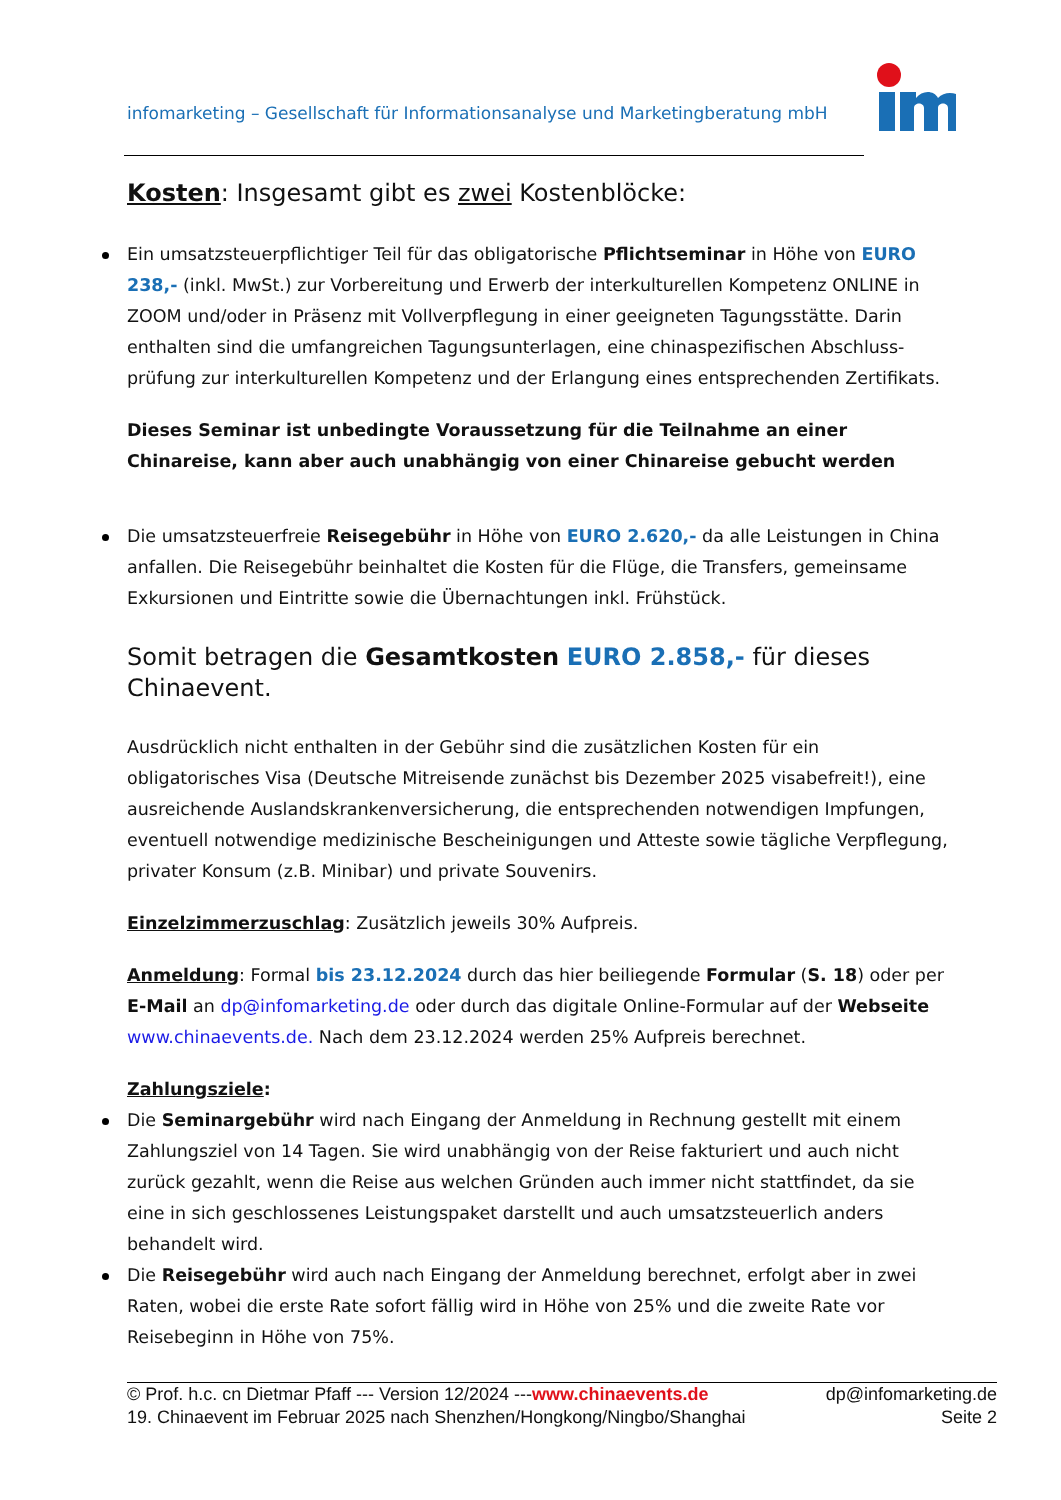infomarketing – Gesellschaft für Informationsanalyse und Marketingberatung mbH
Kosten: Insgesamt gibt es zwei Kostenblöcke:
Ein umsatzsteuerpflichtiger Teil für das obligatorische Pflichtseminar in Höhe von EURO 238,- (inkl. MwSt.) zur Vorbereitung und Erwerb der interkulturellen Kompetenz ONLINE in ZOOM und/oder in Präsenz mit Vollverpflegung in einer geeigneten Tagungsstätte. Darin enthalten sind die umfangreichen Tagungsunterlagen, eine chinaspezifischen Abschluss-prüfung zur interkulturellen Kompetenz und der Erlangung eines entsprechenden Zertifikats.
Dieses Seminar ist unbedingte Voraussetzung für die Teilnahme an einer Chinareise, kann aber auch unabhängig von einer Chinareise gebucht werden
Die umsatzsteuerfreie Reisegebühr in Höhe von EURO 2.620,- da alle Leistungen in China anfallen. Die Reisegebühr beinhaltet die Kosten für die Flüge, die Transfers, gemeinsame Exkursionen und Eintritte sowie die Übernachtungen inkl. Frühstück.
Somit betragen die Gesamtkosten EURO 2.858,- für dieses Chinaevent.
Ausdrücklich nicht enthalten in der Gebühr sind die zusätzlichen Kosten für ein obligatorisches Visa (Deutsche Mitreisende zunächst bis Dezember 2025 visabefreit!), eine ausreichende Auslandskrankenversicherung, die entsprechenden notwendigen Impfungen, eventuell notwendige medizinische Bescheinigungen und Atteste sowie tägliche Verpflegung, privater Konsum (z.B. Minibar) und private Souvenirs.
Einzelzimmerzuschlag: Zusätzlich jeweils 30% Aufpreis.
Anmeldung: Formal bis 23.12.2024 durch das hier beiliegende Formular (S. 18) oder per E-Mail an dp@infomarketing.de oder durch das digitale Online-Formular auf der Webseite www.chinaevents.de. Nach dem 23.12.2024 werden 25% Aufpreis berechnet.
Zahlungsziele:
Die Seminargebühr wird nach Eingang der Anmeldung in Rechnung gestellt mit einem Zahlungsziel von 14 Tagen. Sie wird unabhängig von der Reise fakturiert und auch nicht zurück gezahlt, wenn die Reise aus welchen Gründen auch immer nicht stattfindet, da sie eine in sich geschlossenes Leistungspaket darstellt und auch umsatzsteuerlich anders behandelt wird.
Die Reisegebühr wird auch nach Eingang der Anmeldung berechnet, erfolgt aber in zwei Raten, wobei die erste Rate sofort fällig wird in Höhe von 25% und die zweite Rate vor Reisebeginn in Höhe von 75%.
© Prof. h.c. cn Dietmar Pfaff --- Version 12/2024 ---www.chinaevents.de dp@infomarketing.de
19. Chinaevent im Februar 2025 nach Shenzhen/Hongkong/Ningbo/Shanghai Seite 2